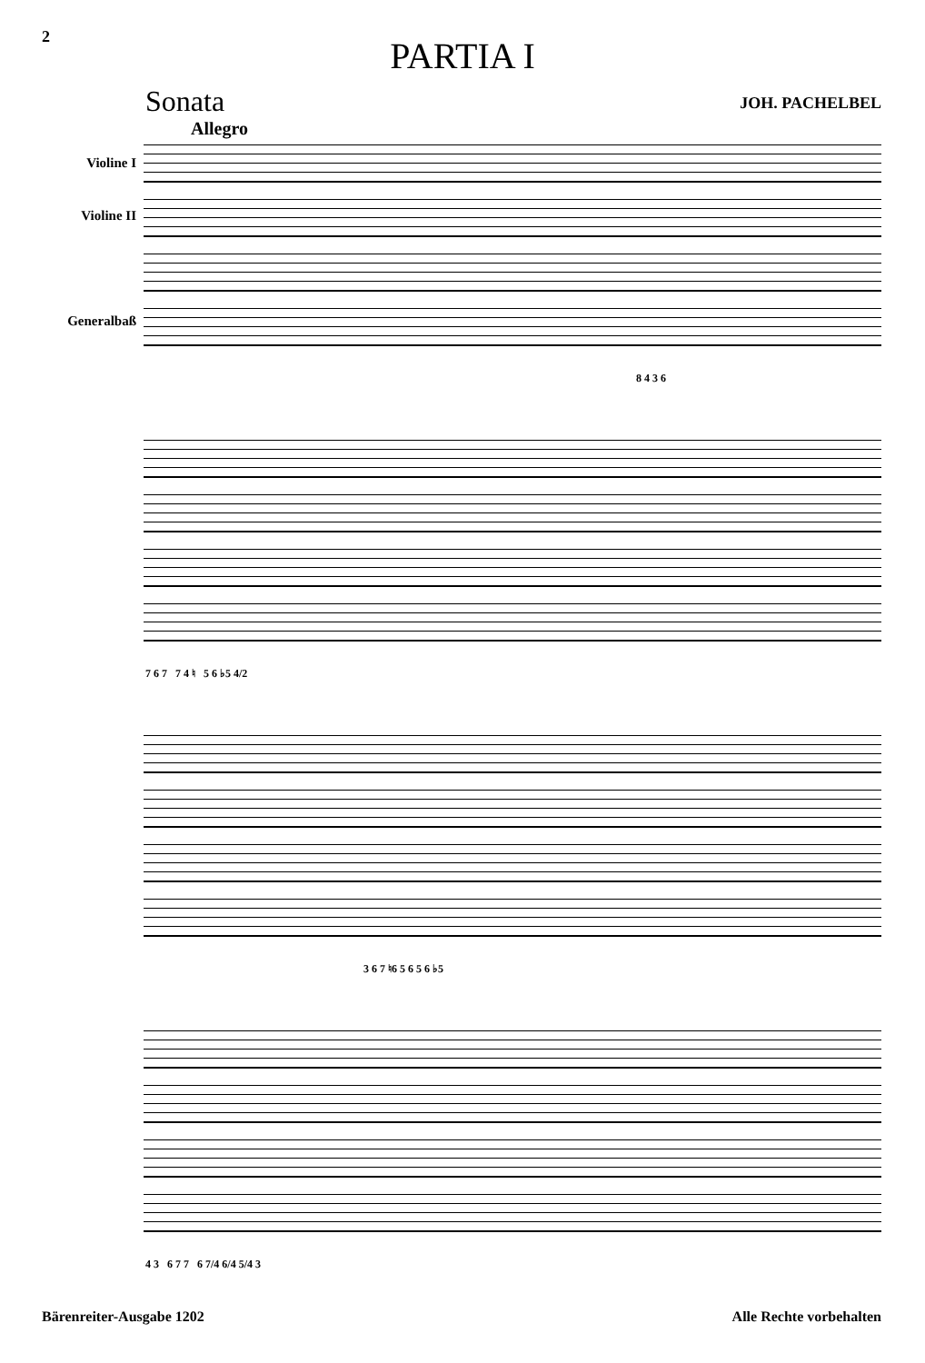2
PARTIA I
Sonata JOH. PACHELBEL
Allegro
Violine I
Violine II
Generalbaß
8 4 3 6
7 6 7 7 4 ♮ 5 6 ♭5 4/2
3 6 7 ♮6 5 6 5 6 ♭5
4 3 6 7 7 6 7/4 6/4 5/4 3
Bärenreiter-Ausgabe 1202 Alle Rechte vorbehalten